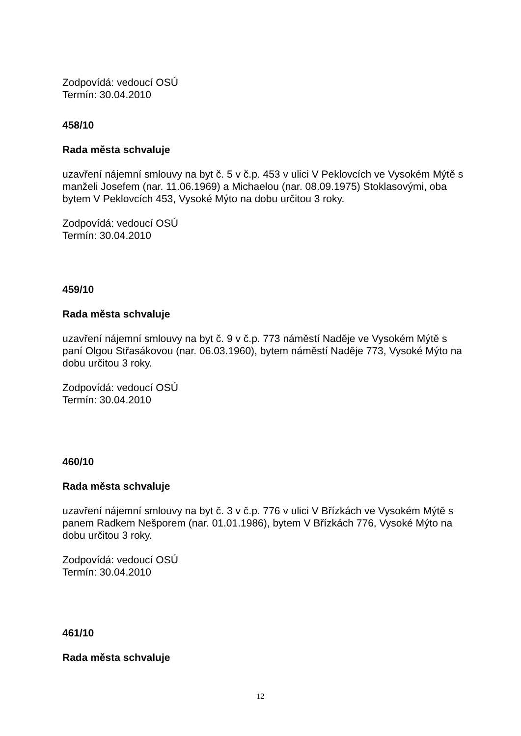Zodpovídá: vedoucí OSÚ
Termín: 30.04.2010
458/10
Rada města schvaluje
uzavření nájemní smlouvy na byt č. 5 v č.p. 453 v ulici V Peklovcích ve Vysokém Mýtě s manželi Josefem (nar. 11.06.1969) a Michaelou (nar. 08.09.1975) Stoklasovými, oba bytem V Peklovcích 453, Vysoké Mýto na dobu určitou 3 roky.
Zodpovídá: vedoucí OSÚ
Termín: 30.04.2010
459/10
Rada města schvaluje
uzavření nájemní smlouvy na byt č. 9 v č.p. 773 náměstí Naděje ve Vysokém Mýtě s paní Olgou Střasákovou (nar. 06.03.1960), bytem náměstí Naděje 773, Vysoké Mýto na dobu určitou 3 roky.
Zodpovídá: vedoucí OSÚ
Termín: 30.04.2010
460/10
Rada města schvaluje
uzavření nájemní smlouvy na byt č. 3 v č.p. 776 v ulici V Břízkách ve Vysokém Mýtě s panem Radkem Nešporem (nar. 01.01.1986), bytem V Břízkách 776, Vysoké Mýto na dobu určitou 3 roky.
Zodpovídá: vedoucí OSÚ
Termín: 30.04.2010
461/10
Rada města schvaluje
12